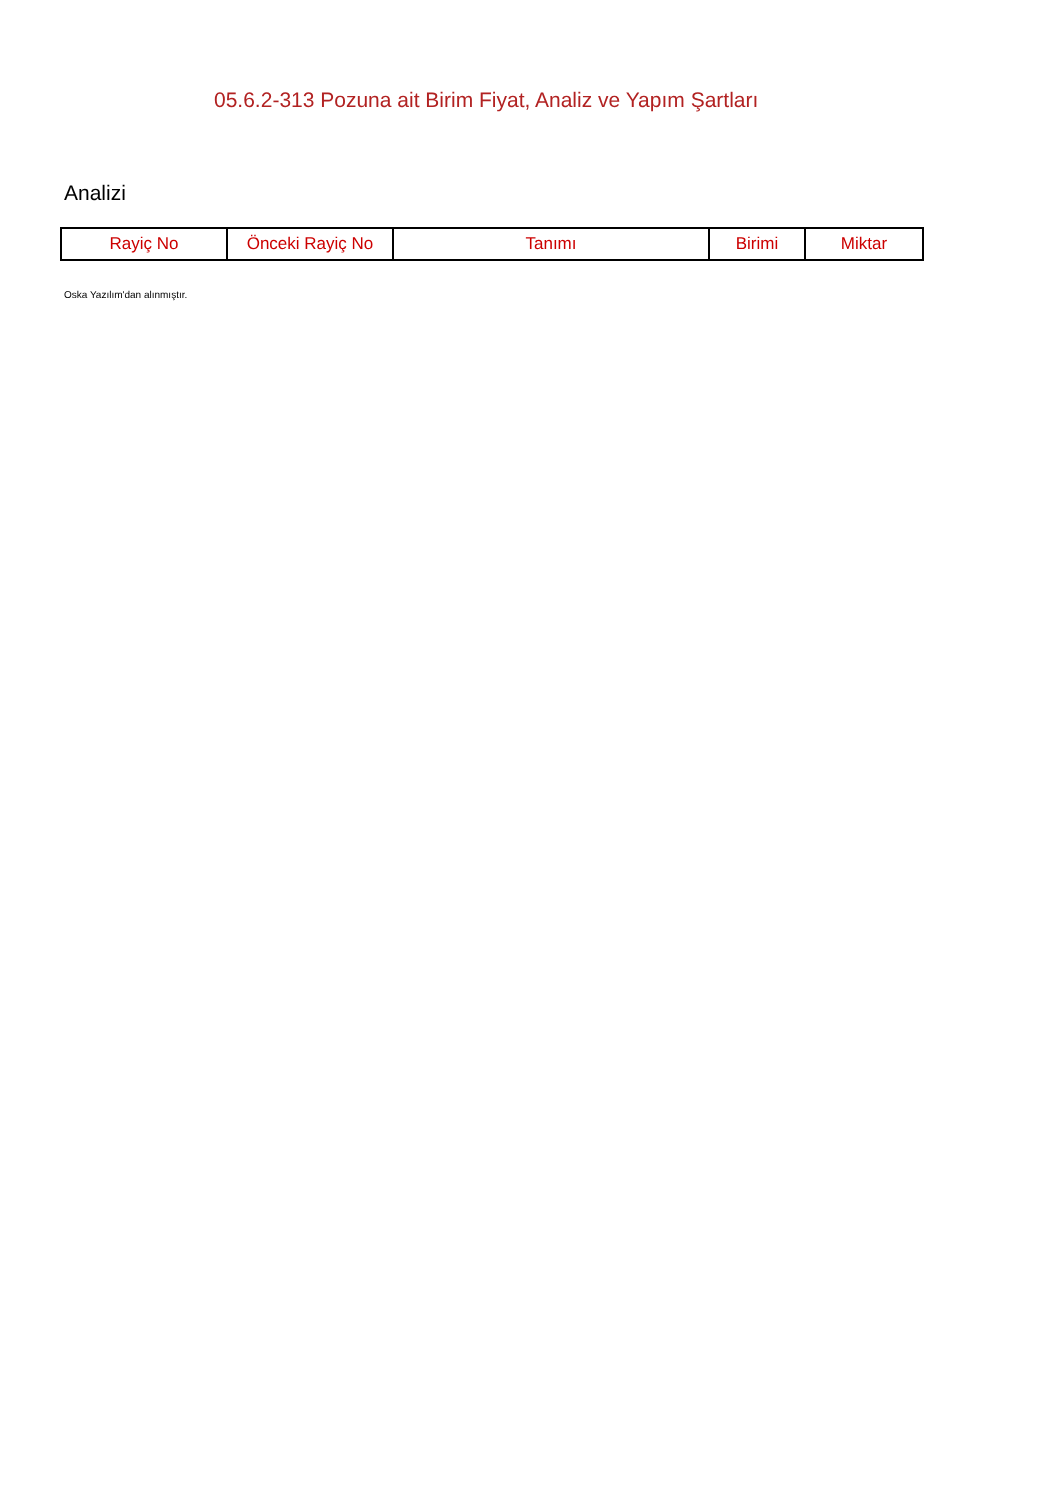05.6.2-313 Pozuna ait Birim Fiyat, Analiz ve Yapım Şartları
Analizi
| Rayiç No | Önceki Rayiç No | Tanımı | Birimi | Miktar |
| --- | --- | --- | --- | --- |
Oska Yazılım'dan alınmıştır.